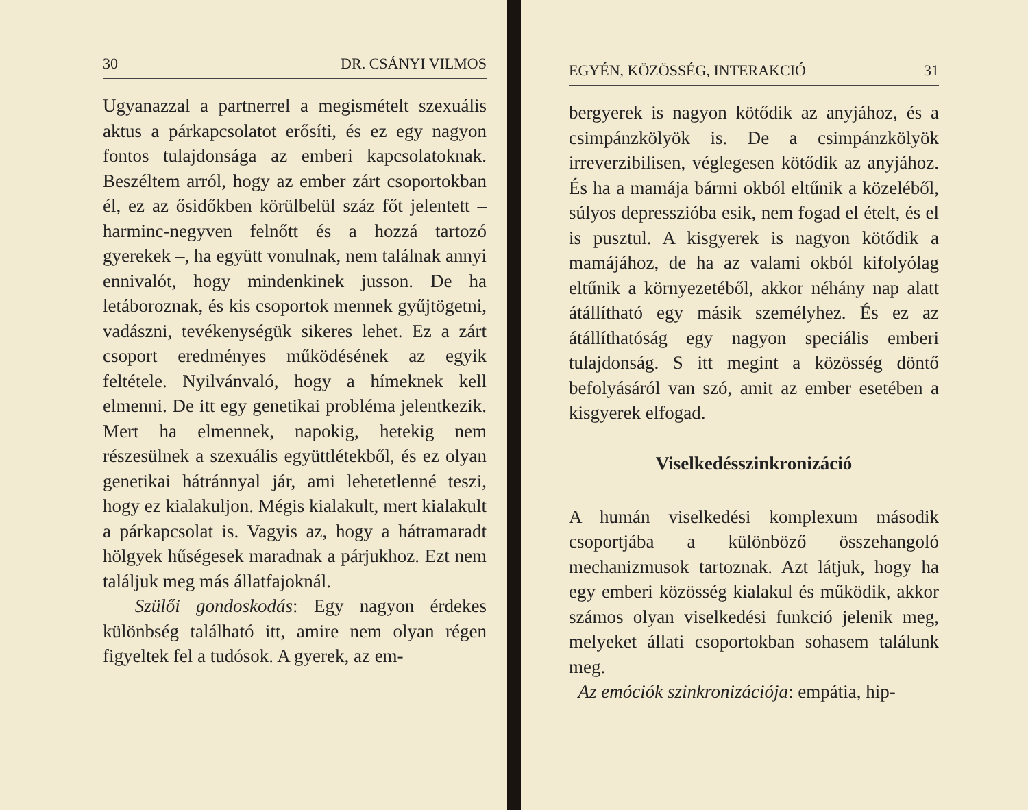30 DR. CSÁNYI VILMOS
Ugyanazzal a partnerrel a megismételt szexuális aktus a párkapcsolatot erősíti, és ez egy nagyon fontos tulajdonsága az emberi kapcsolatoknak. Beszéltem arról, hogy az ember zárt csoportokban él, ez az ősidőkben körülbelül száz főt jelentett – harminc-negyven felnőtt és a hozzá tartozó gyerekek –, ha együtt vonulnak, nem találnak annyi ennivalót, hogy mindenkinek jusson. De ha letáboroznak, és kis csoportok mennek gyűjtögetni, vadászni, tevékenységük sikeres lehet. Ez a zárt csoport eredményes működésének az egyik feltétele. Nyilvánvaló, hogy a hímeknek kell elmenni. De itt egy genetikai probléma jelentkezik. Mert ha elmennek, napokig, hetekig nem részesülnek a szexuális együttlétekből, és ez olyan genetikai hátránnyal jár, ami lehetetlenné teszi, hogy ez kialakuljon. Mégis kialakult, mert kialakult a párkapcsolat is. Vagyis az, hogy a hátramaradt hölgyek hűségesek maradnak a párjukhoz. Ezt nem találjuk meg más állatfajoknál.
Szülői gondoskodás: Egy nagyon érdekes különbség található itt, amire nem olyan régen figyeltek fel a tudósok. A gyerek, az em-
EGYÉN, KÖZÖSSÉG, INTERAKCIÓ 31
bergyerek is nagyon kötődik az anyjához, és a csimpánzkölyök is. De a csimpánzkölyök irreverzibilisen, véglegesen kötődik az anyjához. És ha a mamája bármi okból eltűnik a közeléből, súlyos depresszióba esik, nem fogad el ételt, és el is pusztul. A kisgyerek is nagyon kötődik a mamájához, de ha az valami okból kifolyólag eltűnik a környezetéből, akkor néhány nap alatt átállítható egy másik személyhez. És ez az átállíthatóság egy nagyon speciális emberi tulajdonság. S itt megint a közösség döntő befolyásáról van szó, amit az ember esetében a kisgyerek elfogad.
Viselkedésszinkronizáció
A humán viselkedési komplexum második csoportjába a különböző összehangoló mechanizmusok tartoznak. Azt látjuk, hogy ha egy emberi közösség kialakul és működik, akkor számos olyan viselkedési funkció jelenik meg, melyeket állati csoportokban sohasem találunk meg.
Az emóciók szinkronizációja: empátia, hip-